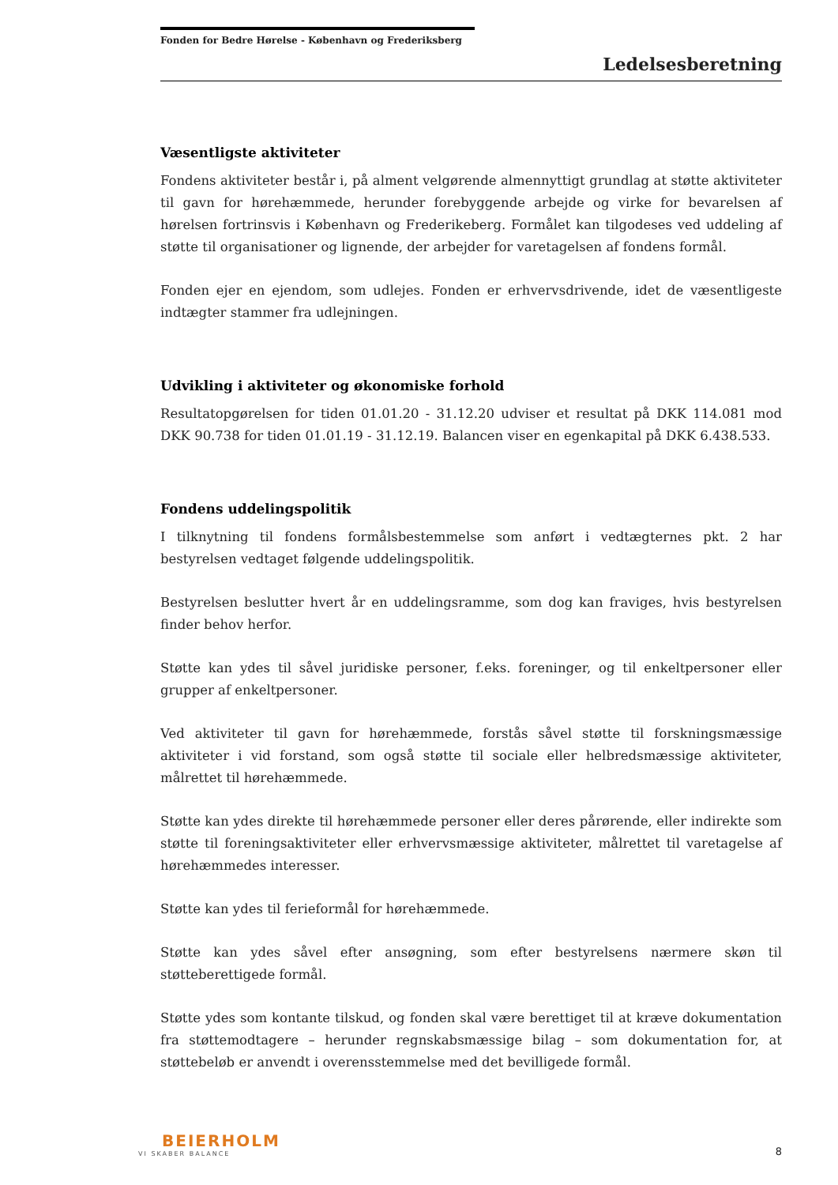Fonden for Bedre Hørelse - København og Frederiksberg
Ledelsesberetning
Væsentligste aktiviteter
Fondens aktiviteter består i, på alment velgørende almennyttigt grundlag at støtte aktiviteter til gavn for hørehæmmede, herunder forebyggende arbejde og virke for bevarelsen af hørelsen fortrinsvis i København og Frederikeberg. Formålet kan tilgodeses ved uddeling af støtte til organisationer og lignende, der arbejder for varetagelsen af fondens formål.
Fonden ejer en ejendom, som udlejes. Fonden er erhvervsdrivende, idet de væsentligeste indtægter stammer fra udlejningen.
Udvikling i aktiviteter og økonomiske forhold
Resultatopgørelsen for tiden 01.01.20 - 31.12.20 udviser et resultat på DKK 114.081 mod DKK 90.738 for tiden 01.01.19 - 31.12.19. Balancen viser en egenkapital på DKK 6.438.533.
Fondens uddelingspolitik
I tilknytning til fondens formålsbestemmelse som anført i vedtægternes pkt. 2 har bestyrelsen vedtaget følgende uddelingspolitik.
Bestyrelsen beslutter hvert år en uddelingsramme, som dog kan fraviges, hvis bestyrelsen finder behov herfor.
Støtte kan ydes til såvel juridiske personer, f.eks. foreninger, og til enkeltpersoner eller grupper af enkeltpersoner.
Ved aktiviteter til gavn for hørehæmmede, forstås såvel støtte til forskningsmæssige aktiviteter i vid forstand, som også støtte til sociale eller helbredsmæssige aktiviteter, målrettet til hørehæmmede.
Støtte kan ydes direkte til hørehæmmede personer eller deres pårørende, eller indirekte som støtte til foreningsaktiviteter eller erhvervsmæssige aktiviteter, målrettet til varetagelse af hørehæmmedes interesser.
Støtte kan ydes til ferieformål for hørehæmmede.
Støtte kan ydes såvel efter ansøgning, som efter bestyrelsens nærmere skøn til støtteberettigede formål.
Støtte ydes som kontante tilskud, og fonden skal være berettiget til at kræve dokumentation fra støttemodtagere – herunder regnskabsmæssige bilag – som dokumentation for, at støttebeløb er anvendt i overensstemmelse med det bevilligede formål.
BEIERHOLM
VI SKABER BALANCE
8